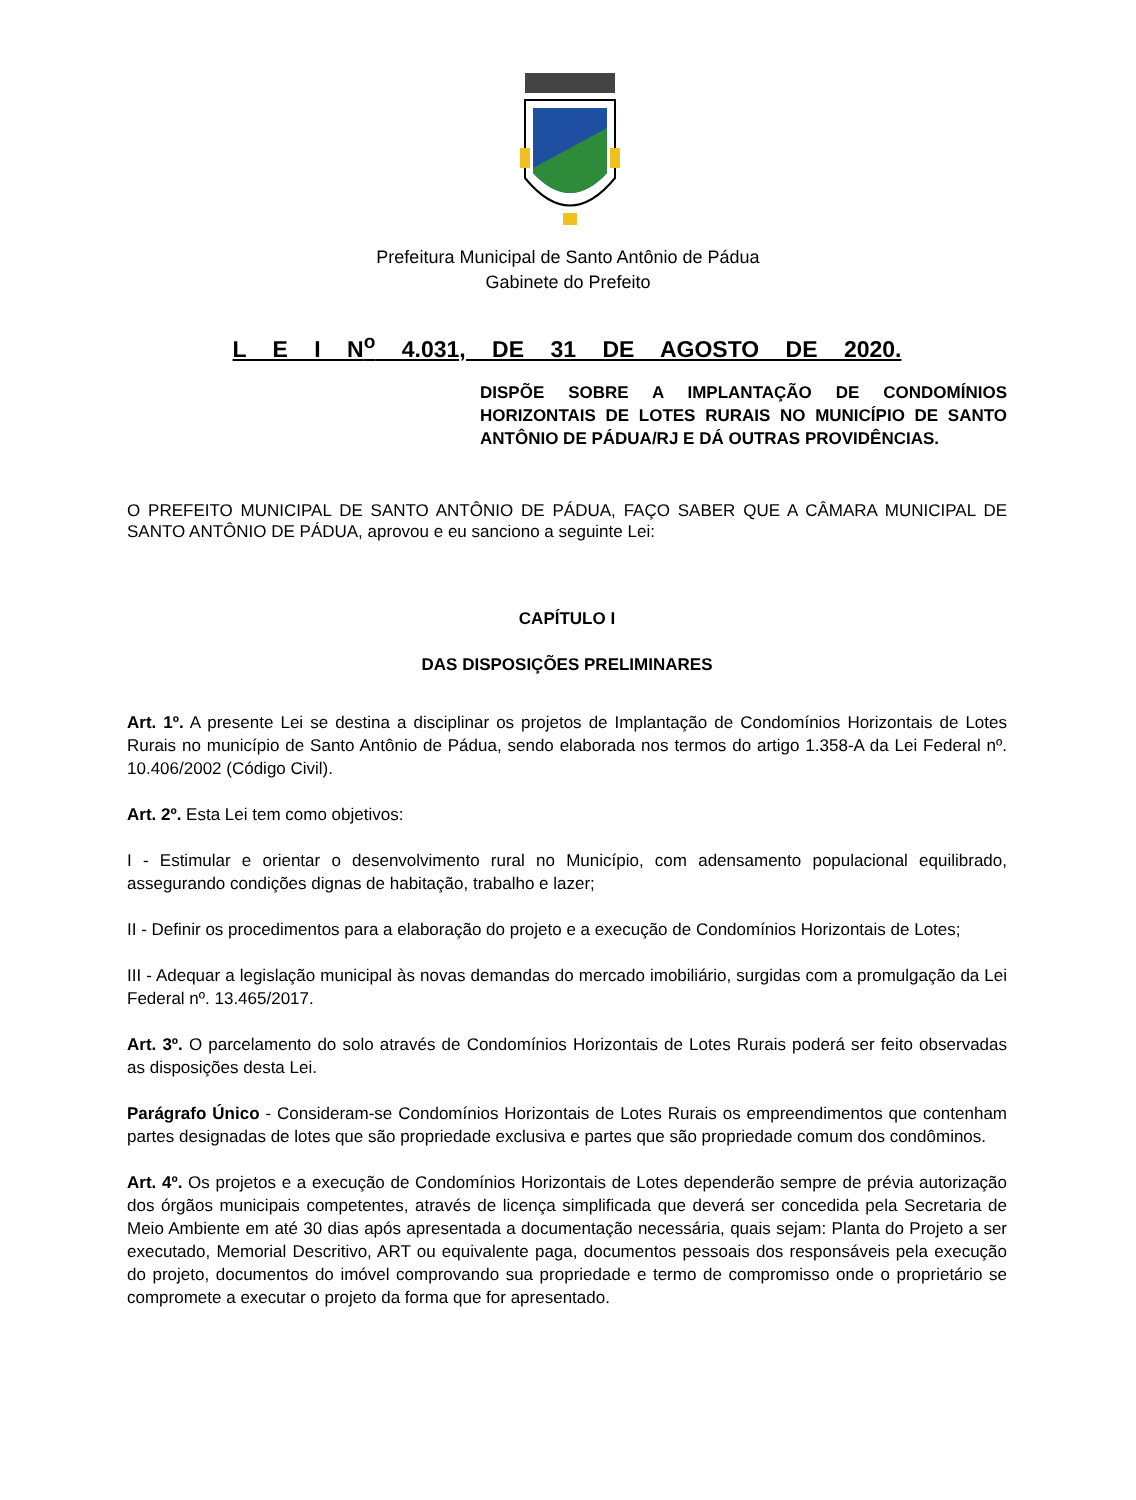Prefeitura Municipal de Santo Antônio de Pádua
Gabinete do Prefeito
L E I N<sup>o</sup> 4.031, DE 31 DE AGOSTO DE 2020.
DISPÕE SOBRE A IMPLANTAÇÃO DE CONDOMÍNIOS HORIZONTAIS DE LOTES RURAIS NO MUNICÍPIO DE SANTO ANTÔNIO DE PÁDUA/RJ E DÁ OUTRAS PROVIDÊNCIAS.
O PREFEITO MUNICIPAL DE SANTO ANTÔNIO DE PÁDUA, FAÇO SABER QUE A CÂMARA MUNICIPAL DE SANTO ANTÔNIO DE PÁDUA, aprovou e eu sanciono a seguinte Lei:
CAPÍTULO I
DAS DISPOSIÇÕES PRELIMINARES
Art. 1º. A presente Lei se destina a disciplinar os projetos de Implantação de Condomínios Horizontais de Lotes Rurais no município de Santo Antônio de Pádua, sendo elaborada nos termos do artigo 1.358-A da Lei Federal nº. 10.406/2002 (Código Civil).
Art. 2º. Esta Lei tem como objetivos:
I - Estimular e orientar o desenvolvimento rural no Município, com adensamento populacional equilibrado, assegurando condições dignas de habitação, trabalho e lazer;
II - Definir os procedimentos para a elaboração do projeto e a execução de Condomínios Horizontais de Lotes;
III - Adequar a legislação municipal às novas demandas do mercado imobiliário, surgidas com a promulgação da Lei Federal nº. 13.465/2017.
Art. 3º. O parcelamento do solo através de Condomínios Horizontais de Lotes Rurais poderá ser feito observadas as disposições desta Lei.
Parágrafo Único - Consideram-se Condomínios Horizontais de Lotes Rurais os empreendimentos que contenham partes designadas de lotes que são propriedade exclusiva e partes que são propriedade comum dos condôminos.
Art. 4º. Os projetos e a execução de Condomínios Horizontais de Lotes dependerão sempre de prévia autorização dos órgãos municipais competentes, através de licença simplificada que deverá ser concedida pela Secretaria de Meio Ambiente em até 30 dias após apresentada a documentação necessária, quais sejam: Planta do Projeto a ser executado, Memorial Descritivo, ART ou equivalente paga, documentos pessoais dos responsáveis pela execução do projeto, documentos do imóvel comprovando sua propriedade e termo de compromisso onde o proprietário se compromete a executar o projeto da forma que for apresentado.